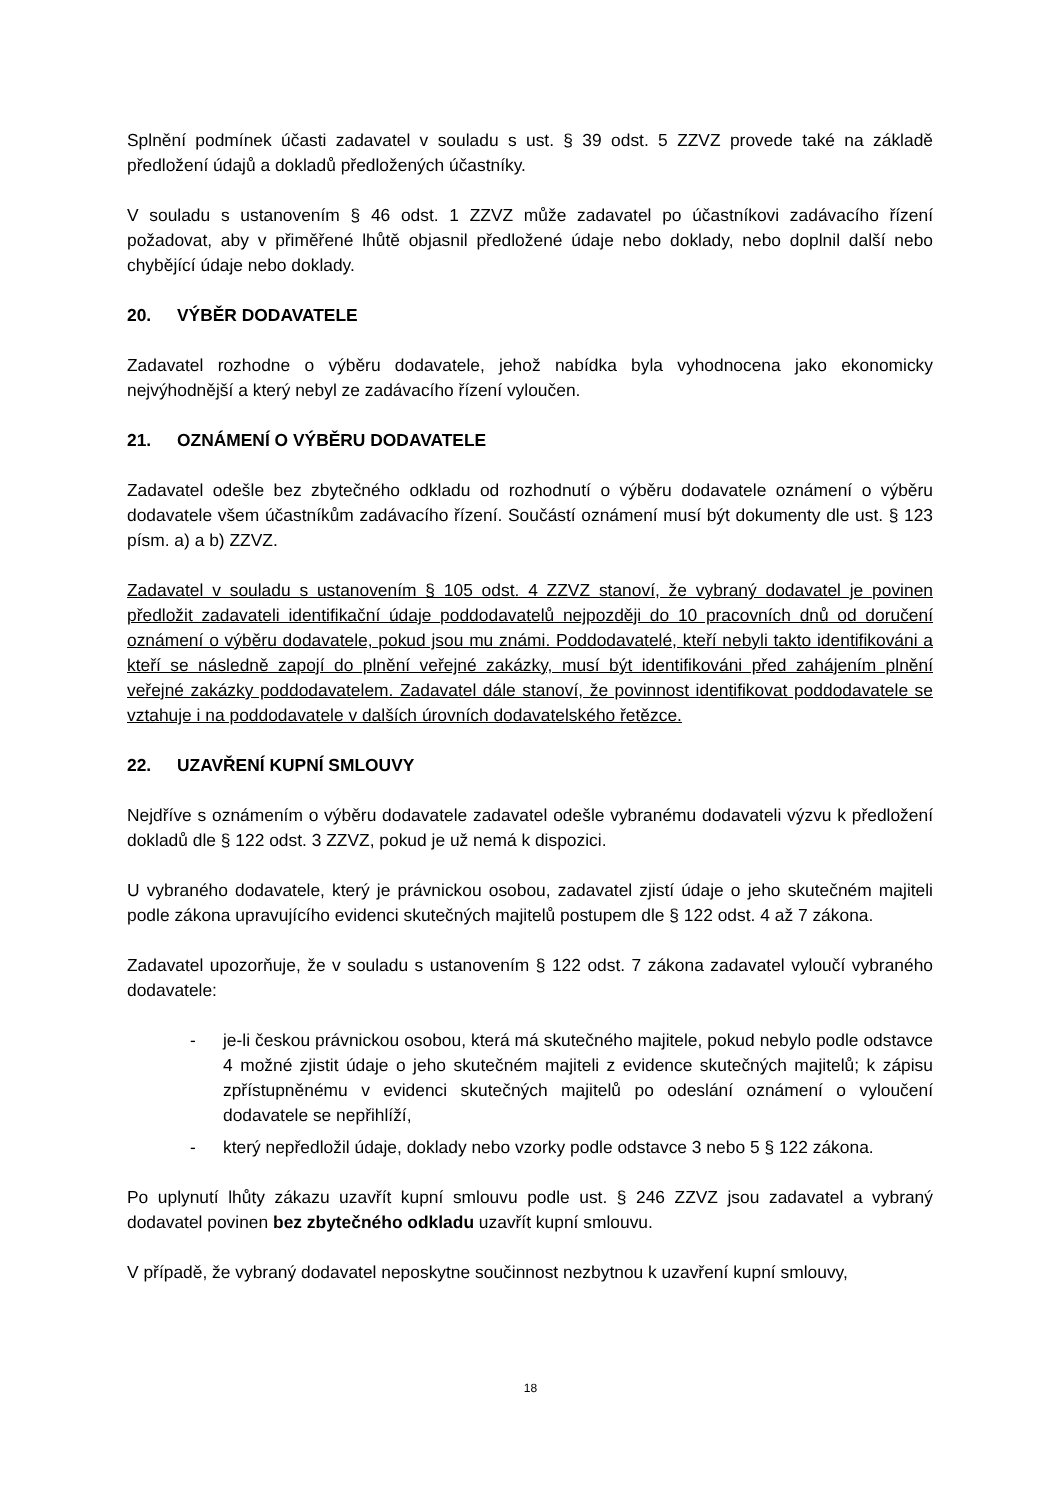Splnění podmínek účasti zadavatel v souladu s ust. § 39 odst. 5 ZZVZ provede také na základě předložení údajů a dokladů předložených účastníky.
V souladu s ustanovením § 46 odst. 1 ZZVZ může zadavatel po účastníkovi zadávacího řízení požadovat, aby v přiměřené lhůtě objasnil předložené údaje nebo doklady, nebo doplnil další nebo chybějící údaje nebo doklady.
20. VÝBĚR DODAVATELE
Zadavatel rozhodne o výběru dodavatele, jehož nabídka byla vyhodnocena jako ekonomicky nejvýhodnější a který nebyl ze zadávacího řízení vyloučen.
21. OZNÁMENÍ O VÝBĚRU DODAVATELE
Zadavatel odešle bez zbytečného odkladu od rozhodnutí o výběru dodavatele oznámení o výběru dodavatele všem účastníkům zadávacího řízení. Součástí oznámení musí být dokumenty dle ust. § 123 písm. a) a b) ZZVZ.
Zadavatel v souladu s ustanovením § 105 odst. 4 ZZVZ stanoví, že vybraný dodavatel je povinen předložit zadavateli identifikační údaje poddodavatelů nejpozději do 10 pracovních dnů od doručení oznámení o výběru dodavatele, pokud jsou mu známi. Poddodavatelé, kteří nebyli takto identifikováni a kteří se následně zapojí do plnění veřejné zakázky, musí být identifikováni před zahájením plnění veřejné zakázky poddodavatelem. Zadavatel dále stanoví, že povinnost identifikovat poddodavatele se vztahuje i na poddodavatele v dalších úrovních dodavatelského řetězce.
22. UZAVŘENÍ KUPNÍ SMLOUVY
Nejdříve s oznámením o výběru dodavatele zadavatel odešle vybranému dodavateli výzvu k předložení dokladů dle § 122 odst. 3 ZZVZ, pokud je už nemá k dispozici.
U vybraného dodavatele, který je právnickou osobou, zadavatel zjistí údaje o jeho skutečném majiteli podle zákona upravujícího evidenci skutečných majitelů postupem dle § 122 odst. 4 až 7 zákona.
Zadavatel upozorňuje, že v souladu s ustanovením § 122 odst. 7 zákona zadavatel vyloučí vybraného dodavatele:
- je-li českou právnickou osobou, která má skutečného majitele, pokud nebylo podle odstavce 4 možné zjistit údaje o jeho skutečném majiteli z evidence skutečných majitelů; k zápisu zpřístupněnému v evidenci skutečných majitelů po odeslání oznámení o vyloučení dodavatele se nepřihlíží,
- který nepředložil údaje, doklady nebo vzorky podle odstavce 3 nebo 5 § 122 zákona.
Po uplynutí lhůty zákazu uzavřít kupní smlouvu podle ust. § 246 ZZVZ jsou zadavatel a vybraný dodavatel povinen bez zbytečného odkladu uzavřít kupní smlouvu.
V případě, že vybraný dodavatel neposkytne součinnost nezbytnou k uzavření kupní smlouvy,
18